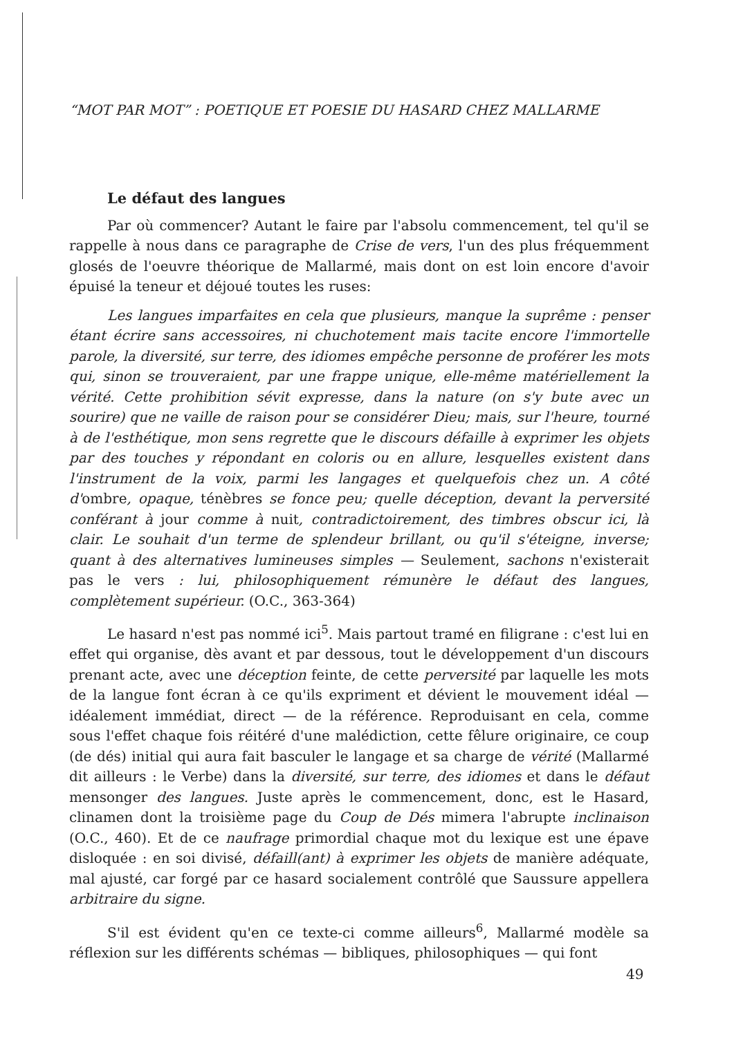“MOT PAR MOT” : POETIQUE ET POESIE DU HASARD CHEZ MALLARME
Le défaut des langues
Par où commencer? Autant le faire par l'absolu commencement, tel qu'il se rappelle à nous dans ce paragraphe de Crise de vers, l'un des plus fréquemment glosés de l'oeuvre théorique de Mallarmé, mais dont on est loin encore d'avoir épuisé la teneur et déjoué toutes les ruses:
Les langues imparfaites en cela que plusieurs, manque la suprême : penser étant écrire sans accessoires, ni chuchotement mais tacite encore l'immortelle parole, la diversité, sur terre, des idiomes empêche personne de proférer les mots qui, sinon se trouveraient, par une frappe unique, elle-même matériellement la vérité. Cette prohibition sévit expresse, dans la nature (on s'y bute avec un sourire) que ne vaille de raison pour se considérer Dieu; mais, sur l'heure, tourné à de l'esthétique, mon sens regrette que le discours défaille à exprimer les objets par des touches y répondant en coloris ou en allure, lesquelles existent dans l'instrument de la voix, parmi les langages et quelquefois chez un. A côté d'ombre, opaque, ténèbres se fonce peu; quelle déception, devant la perversité conférant à jour comme à nuit, contradictoirement, des timbres obscur ici, là clair. Le souhait d'un terme de splendeur brillant, ou qu'il s'éteigne, inverse; quant à des alternatives lumineuses simples — Seulement, sachons n'existerait pas le vers : lui, philosophiquement rémunère le défaut des langues, complètement supérieur. (O.C., 363-364)
Le hasard n'est pas nommé ici<sup>5</sup>. Mais partout tramé en filigrane : c'est lui en effet qui organise, dès avant et par dessous, tout le développement d'un discours prenant acte, avec une déception feinte, de cette perversité par laquelle les mots de la langue font écran à ce qu'ils expriment et dévient le mouvement idéal — idéalement immédiat, direct — de la référence. Reproduisant en cela, comme sous l'effet chaque fois réitéré d'une malédiction, cette fêlure originaire, ce coup (de dés) initial qui aura fait basculer le langage et sa charge de vérité (Mallarmé dit ailleurs : le Verbe) dans la diversité, sur terre, des idiomes et dans le défaut mensonger des langues. Juste après le commencement, donc, est le Hasard, clinamen dont la troisième page du Coup de Dés mimera l'abrupte inclinaison (O.C., 460). Et de ce naufrage primordial chaque mot du lexique est une épave disloquée : en soi divisé, défaill(ant) à exprimer les objets de manière adéquate, mal ajusté, car forgé par ce hasard socialement contrôlé que Saussure appellera arbitraire du signe.
S'il est évident qu'en ce texte-ci comme ailleurs<sup>6</sup>, Mallarmé modèle sa réflexion sur les différents schémas — bibliques, philosophiques — qui font
49